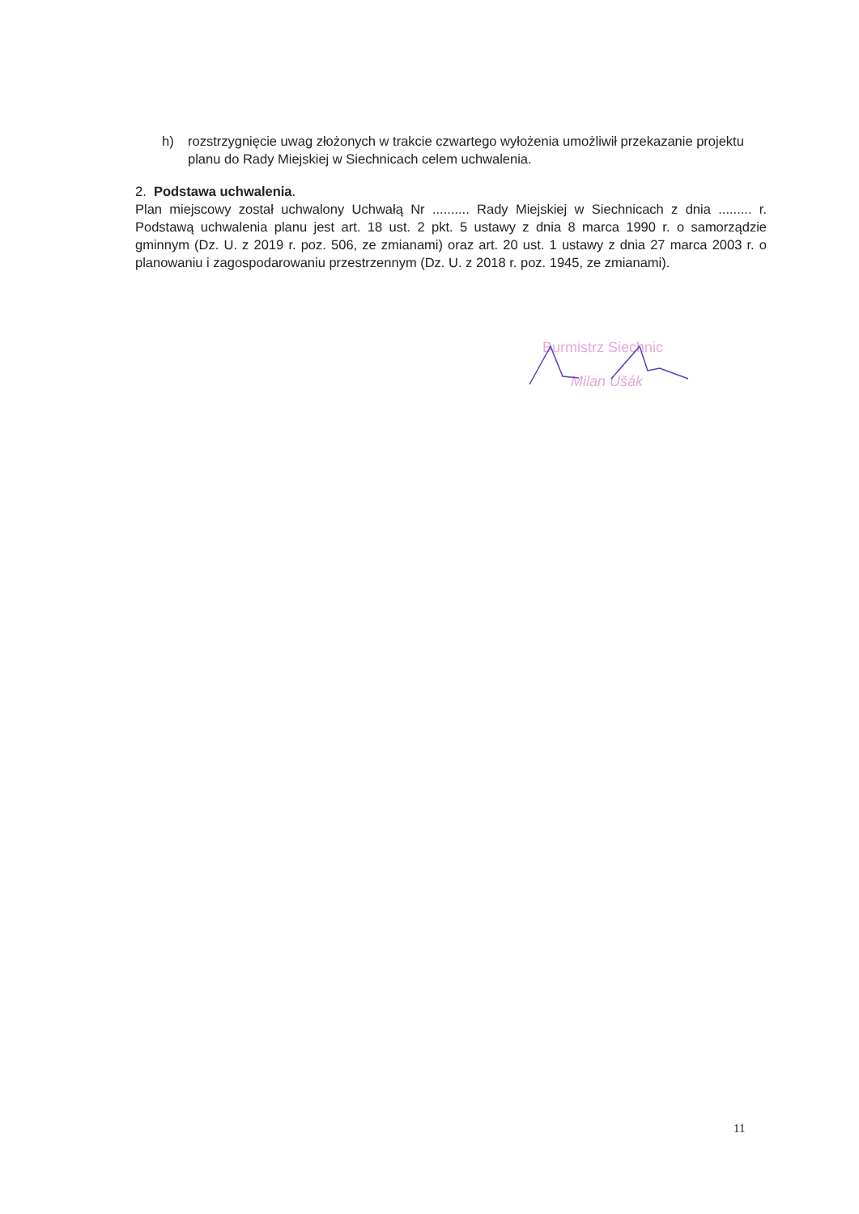h) rozstrzygnięcie uwag złożonych w trakcie czwartego wyłożenia umożliwił przekazanie projektu planu do Rady Miejskiej w Siechnicach celem uchwalenia.
2. Podstawa uchwalenia.
Plan miejscowy został uchwalony Uchwałą Nr .......... Rady Miejskiej w Siechnicach z dnia ......... r. Podstawą uchwalenia planu jest art. 18 ust. 2 pkt. 5 ustawy z dnia 8 marca 1990 r. o samorządzie gminnym (Dz. U. z 2019 r. poz. 506, ze zmianami) oraz art. 20 ust. 1 ustawy z dnia 27 marca 2003 r. o planowaniu i zagospodarowaniu przestrzennym (Dz. U. z 2018 r. poz. 1945, ze zmianami).
Burmistrz Siechnic
Milan Ušák
11